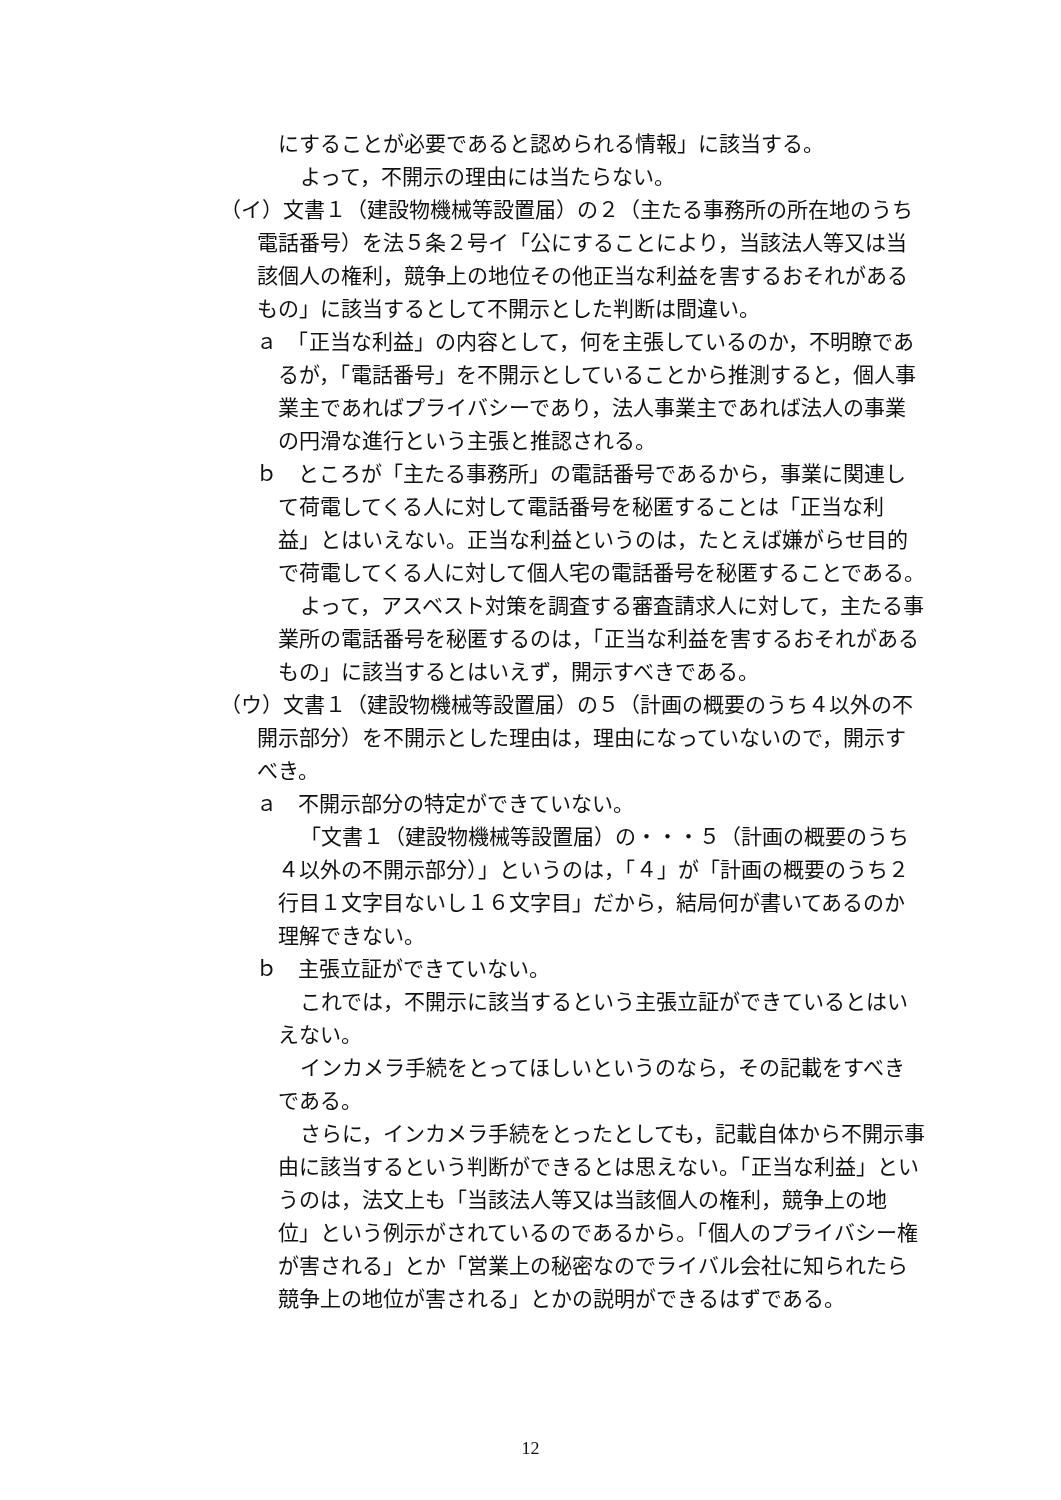にすることが必要であると認められる情報」に該当する。
よって，不開示の理由には当たらない。
（イ）文書１（建設物機械等設置届）の２（主たる事務所の所在地のうち電話番号）を法５条２号イ「公にすることにより，当該法人等又は当該個人の権利，競争上の地位その他正当な利益を害するおそれがあるもの」に該当するとして不開示とした判断は間違い。
ａ　「正当な利益」の内容として，何を主張しているのか，不明瞭であるが，「電話番号」を不開示としていることから推測すると，個人事業主であればプライバシーであり，法人事業主であれば法人の事業の円滑な進行という主張と推認される。
ｂ　ところが「主たる事務所」の電話番号であるから，事業に関連して荷電してくる人に対して電話番号を秘匿することは「正当な利益」とはいえない。正当な利益というのは，たとえば嫌がらせ目的で荷電してくる人に対して個人宅の電話番号を秘匿することである。
よって，アスベスト対策を調査する審査請求人に対して，主たる事業所の電話番号を秘匿するのは，「正当な利益を害するおそれがあるもの」に該当するとはいえず，開示すべきである。
（ウ）文書１（建設物機械等設置届）の５（計画の概要のうち４以外の不開示部分）を不開示とした理由は，理由になっていないので，開示すべき。
ａ　不開示部分の特定ができていない。
「文書１（建設物機械等設置届）の・・・５（計画の概要のうち４以外の不開示部分）」というのは，「４」が「計画の概要のうち２行目１文字目ないし１６文字目」だから，結局何が書いてあるのか理解できない。
ｂ　主張立証ができていない。
これでは，不開示に該当するという主張立証ができているとはいえない。
インカメラ手続をとってほしいというのなら，その記載をすべきである。
さらに，インカメラ手続をとったとしても，記載自体から不開示事由に該当するという判断ができるとは思えない。「正当な利益」というのは，法文上も「当該法人等又は当該個人の権利，競争上の地位」という例示がされているのであるから。「個人のプライバシー権が害される」とか「営業上の秘密なのでライバル会社に知られたら競争上の地位が害される」とかの説明ができるはずである。
12